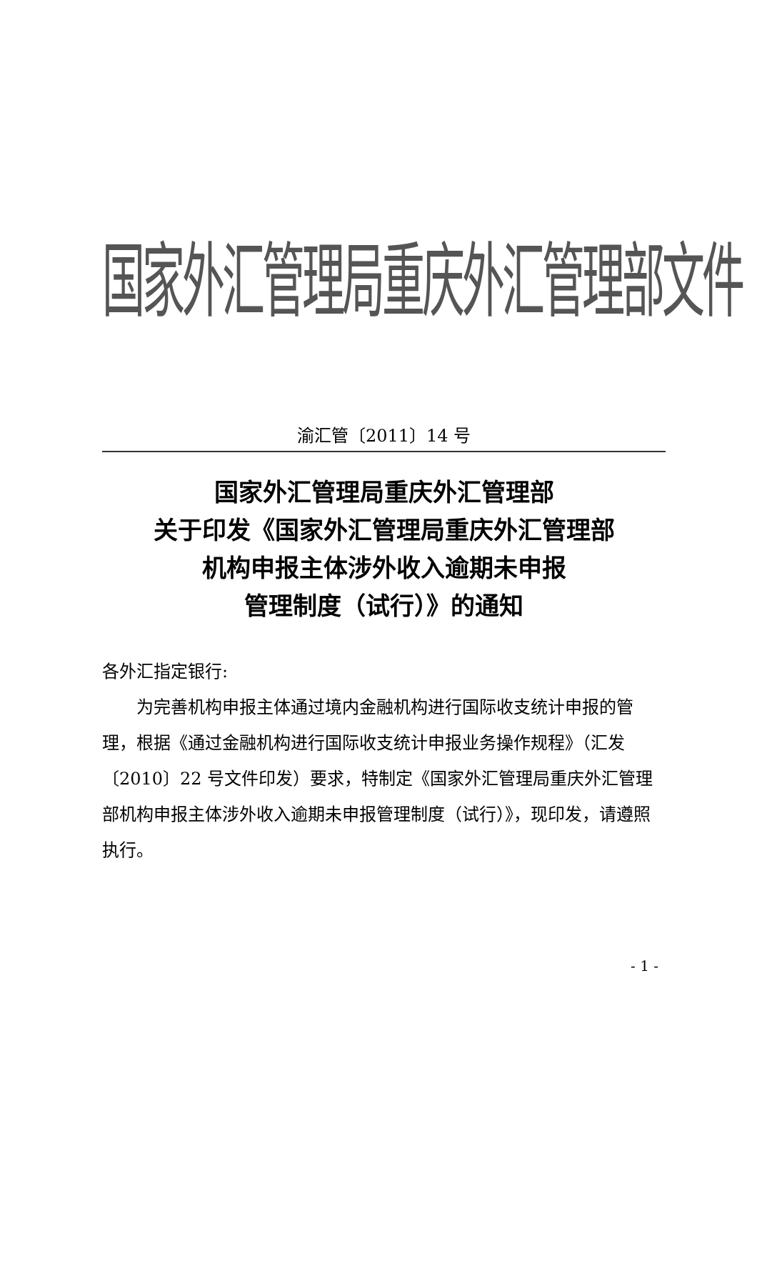国家外汇管理局重庆外汇管理部文件
渝汇管〔2011〕14 号
国家外汇管理局重庆外汇管理部
关于印发《国家外汇管理局重庆外汇管理部
机构申报主体涉外收入逾期未申报
管理制度（试行）》的通知
各外汇指定银行:
为完善机构申报主体通过境内金融机构进行国际收支统计申报的管理，根据《通过金融机构进行国际收支统计申报业务操作规程》（汇发〔2010〕22 号文件印发）要求，特制定《国家外汇管理局重庆外汇管理部机构申报主体涉外收入逾期未申报管理制度（试行）》，现印发，请遵照执行。
- 1 -